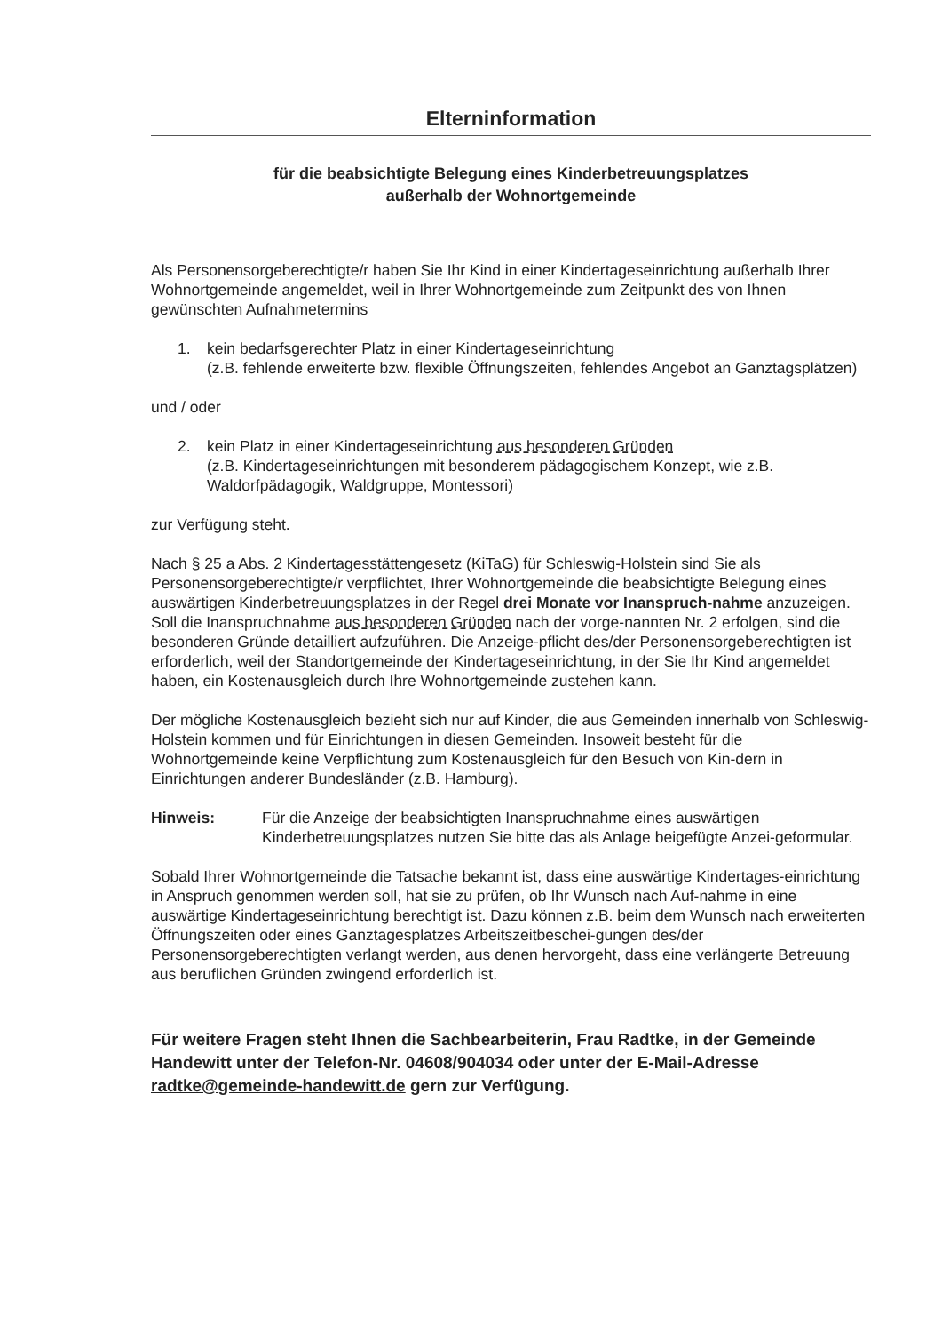Elterninformation
für die beabsichtigte Belegung eines Kinderbetreuungsplatzes
außerhalb der Wohnortgemeinde
Als Personensorgeberechtigte/r haben Sie Ihr Kind in einer Kindertageseinrichtung außerhalb Ihrer Wohnortgemeinde angemeldet, weil in Ihrer Wohnortgemeinde zum Zeitpunkt des von Ihnen gewünschten Aufnahmetermins
1. kein bedarfsgerechter Platz in einer Kindertageseinrichtung
(z.B. fehlende erweiterte bzw. flexible Öffnungszeiten, fehlendes Angebot an Ganztagsplätzen)
und / oder
2. kein Platz in einer Kindertageseinrichtung aus besonderen Gründen
(z.B. Kindertageseinrichtungen mit besonderem pädagogischem Konzept, wie z.B. Waldorfpädagogik, Waldgruppe, Montessori)
zur Verfügung steht.
Nach § 25 a Abs. 2 Kindertagesstättengesetz (KiTaG) für Schleswig-Holstein sind Sie als Personensorgeberechtigte/r verpflichtet, Ihrer Wohnortgemeinde die beabsichtigte Belegung eines auswärtigen Kinderbetreuungsplatzes in der Regel drei Monate vor Inanspruch-nahme anzuzeigen. Soll die Inanspruchnahme aus besonderen Gründen nach der vorge-nannten Nr. 2 erfolgen, sind die besonderen Gründe detailliert aufzuführen. Die Anzeige-pflicht des/der Personensorgeberechtigten ist erforderlich, weil der Standortgemeinde der Kindertageseinrichtung, in der Sie Ihr Kind angemeldet haben, ein Kostenausgleich durch Ihre Wohnortgemeinde zustehen kann.
Der mögliche Kostenausgleich bezieht sich nur auf Kinder, die aus Gemeinden innerhalb von Schleswig-Holstein kommen und für Einrichtungen in diesen Gemeinden. Insoweit besteht für die Wohnortgemeinde keine Verpflichtung zum Kostenausgleich für den Besuch von Kin-dern in Einrichtungen anderer Bundesländer (z.B. Hamburg).
Hinweis: Für die Anzeige der beabsichtigten Inanspruchnahme eines auswärtigen Kinderbetreuungsplatzes nutzen Sie bitte das als Anlage beigefügte Anzei-geformular.
Sobald Ihrer Wohnortgemeinde die Tatsache bekannt ist, dass eine auswärtige Kindertages-einrichtung in Anspruch genommen werden soll, hat sie zu prüfen, ob Ihr Wunsch nach Auf-nahme in eine auswärtige Kindertageseinrichtung berechtigt ist. Dazu können z.B. beim dem Wunsch nach erweiterten Öffnungszeiten oder eines Ganztagesplatzes Arbeitszeitbeschei-gungen des/der Personensorgeberechtigten verlangt werden, aus denen hervorgeht, dass eine verlängerte Betreuung aus beruflichen Gründen zwingend erforderlich ist.
Für weitere Fragen steht Ihnen die Sachbearbeiterin, Frau Radtke, in der Gemeinde Handewitt unter der Telefon-Nr. 04608/904034 oder unter der E-Mail-Adresse radtke@gemeinde-handewitt.de gern zur Verfügung.